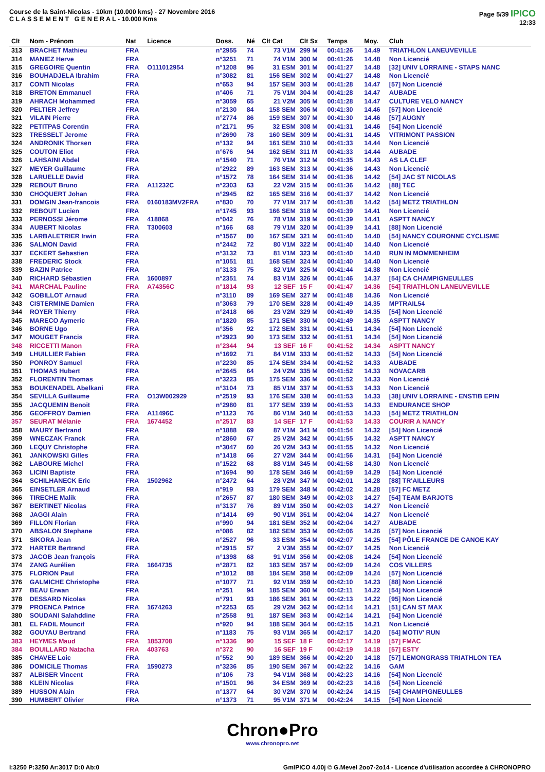Course de la Saint-Nicolas - 10km (10.000 kms) - 27 Novembre 2016
C L A S S E M E N T G E N E R A L - 10.000 Kms
Page 5/39 IPICO
12:33
| Clt | Nom - Prénom | Nat | Licence | Doss. | Né | Clt Cat | Clt Sx | Temps | Moy. | Club |
| --- | --- | --- | --- | --- | --- | --- | --- | --- | --- | --- |
| 313 | BRACHET Mathieu | FRA | | n°2955 | 74 | 73 V1M | 299 M | 00:41:26 | 14.49 | TRIATHLON LANEUVEVILLE |
| 314 | MANIEZ Herve | FRA | | n°3251 | 71 | 74 V1M | 300 M | 00:41:26 | 14.48 | Non Licencié |
| 315 | GREGOIRE Quentin | FRA | O111012954 | n°1208 | 96 | 31 ESM | 301 M | 00:41:27 | 14.48 | [32] UNIV LORRAINE - STAPS NANC |
| 316 | BOUHADJELA Ibrahim | FRA | | n°3082 | 81 | 156 SEM | 302 M | 00:41:27 | 14.48 | Non Licencié |
| 317 | CONTI Nicolas | FRA | | n°653 | 94 | 157 SEM | 303 M | 00:41:28 | 14.47 | [57] Non Licencié |
| 318 | BRETON Emmanuel | FRA | | n°406 | 71 | 75 V1M | 304 M | 00:41:28 | 14.47 | AUBADE |
| 319 | AHRACH Mohammed | FRA | | n°3059 | 65 | 21 V2M | 305 M | 00:41:28 | 14.47 | CULTURE VELO NANCY |
| 320 | PELTIER Jeffrey | FRA | | n°2130 | 84 | 158 SEM | 306 M | 00:41:30 | 14.46 | [57] Non Licencié |
| 321 | VILAIN Pierre | FRA | | n°2774 | 86 | 159 SEM | 307 M | 00:41:30 | 14.46 | [57] AUGNY |
| 322 | PETITPAS Corentin | FRA | | n°2171 | 95 | 32 ESM | 308 M | 00:41:31 | 14.46 | [54] Non Licencié |
| 323 | TRESSELT Jerome | FRA | | n°2690 | 78 | 160 SEM | 309 M | 00:41:31 | 14.45 | VITRIMONT PASSION |
| 324 | ANDRONIK Thorsen | FRA | | n°132 | 94 | 161 SEM | 310 M | 00:41:33 | 14.44 | Non Licencié |
| 325 | COUTON Eliot | FRA | | n°676 | 94 | 162 SEM | 311 M | 00:41:33 | 14.44 | AUBADE |
| 326 | LAHSAINI Abdel | FRA | | n°1540 | 71 | 76 V1M | 312 M | 00:41:35 | 14.43 | AS LA CLEF |
| 327 | MEYER Guillaume | FRA | | n°2922 | 89 | 163 SEM | 313 M | 00:41:36 | 14.43 | Non Licencié |
| 328 | LARUELLE David | FRA | | n°1572 | 78 | 164 SEM | 314 M | 00:41:36 | 14.42 | [54] JAC ST NICOLAS |
| 329 | REBOUT Bruno | FRA | A11232C | n°2303 | 63 | 22 V2M | 315 M | 00:41:36 | 14.42 | [88] TEC |
| 330 | CHOQUERT Johan | FRA | | n°2945 | 82 | 165 SEM | 316 M | 00:41:37 | 14.42 | Non Licencié |
| 331 | DOMGIN Jean-francois | FRA | 0160183MV2FRA | n°830 | 70 | 77 V1M | 317 M | 00:41:38 | 14.42 | [54] METZ TRIATHLON |
| 332 | REBOUT Lucien | FRA | | n°1745 | 93 | 166 SEM | 318 M | 00:41:39 | 14.41 | Non Licencié |
| 333 | PERNOSSI Jérome | FRA | 418868 | n°042 | 76 | 78 V1M | 319 M | 00:41:39 | 14.41 | ASPTT NANCY |
| 334 | AUBERT Nicolas | FRA | T300603 | n°166 | 68 | 79 V1M | 320 M | 00:41:39 | 14.41 | [88] Non Licencié |
| 335 | LARBALETRIER Irwin | FRA | | n°1567 | 80 | 167 SEM | 321 M | 00:41:40 | 14.40 | [54] NANCY COURONNE CYCLISME |
| 336 | SALMON David | FRA | | n°2442 | 72 | 80 V1M | 322 M | 00:41:40 | 14.40 | Non Licencié |
| 337 | ECKERT Sebastien | FRA | | n°3132 | 73 | 81 V1M | 323 M | 00:41:40 | 14.40 | RUN IN MOMMENHEIM |
| 338 | FREDERIC Stock | FRA | | n°1051 | 81 | 168 SEM | 324 M | 00:41:40 | 14.40 | Non Licencié |
| 339 | BAZIN Patrice | FRA | | n°3133 | 75 | 82 V1M | 325 M | 00:41:44 | 14.38 | Non Licencié |
| 340 | RICHARD Sébastien | FRA | 1600897 | n°2351 | 74 | 83 V1M | 326 M | 00:41:46 | 14.37 | [54] CA CHAMPIGNEULLES |
| 341 | MARCHAL Pauline | FRA | A74356C | n°1814 | 93 | 12 SEF | 15 F | 00:41:47 | 14.36 | [54] TRIATHLON LANEUVEVILLE |
| 342 | GOBILLOT Arnaud | FRA | | n°3110 | 89 | 169 SEM | 327 M | 00:41:48 | 14.36 | Non Licencié |
| 343 | CISTERMINE Damien | FRA | | n°3063 | 79 | 170 SEM | 328 M | 00:41:49 | 14.35 | MPTRAIL54 |
| 344 | ROYER Thierry | FRA | | n°2418 | 66 | 23 V2M | 329 M | 00:41:49 | 14.35 | [54] Non Licencié |
| 345 | MARECO Aymeric | FRA | | n°1820 | 85 | 171 SEM | 330 M | 00:41:49 | 14.35 | ASPTT NANCY |
| 346 | BORNE Ugo | FRA | | n°356 | 92 | 172 SEM | 331 M | 00:41:51 | 14.34 | [54] Non Licencié |
| 347 | MOUGET Francis | FRA | | n°2923 | 90 | 173 SEM | 332 M | 00:41:51 | 14.34 | [54] Non Licencié |
| 348 | RICCETTI Manon | FRA | | n°2344 | 94 | 13 SEF | 16 F | 00:41:52 | 14.34 | ASPTT NANCY |
| 349 | LHUILLIER Fabien | FRA | | n°1692 | 71 | 84 V1M | 333 M | 00:41:52 | 14.33 | [54] Non Licencié |
| 350 | PONROY Samuel | FRA | | n°2230 | 85 | 174 SEM | 334 M | 00:41:52 | 14.33 | AUBADE |
| 351 | THOMAS Hubert | FRA | | n°2645 | 64 | 24 V2M | 335 M | 00:41:52 | 14.33 | NOVACARB |
| 352 | FLORENTIN Thomas | FRA | | n°3223 | 85 | 175 SEM | 336 M | 00:41:52 | 14.33 | Non Licencié |
| 353 | BOUKENADEL Abelkani | FRA | | n°3104 | 73 | 85 V1M | 337 M | 00:41:53 | 14.33 | Non Licencié |
| 354 | SEVILLA Guillaume | FRA | O13W002929 | n°2519 | 93 | 176 SEM | 338 M | 00:41:53 | 14.33 | [38] UNIV LORRAINE - ENSTIB EPIN |
| 355 | JACQUEMIN Benoit | FRA | | n°2980 | 81 | 177 SEM | 339 M | 00:41:53 | 14.33 | ENDURANCE SHOP |
| 356 | GEOFFROY Damien | FRA | A11496C | n°1123 | 76 | 86 V1M | 340 M | 00:41:53 | 14.33 | [54] METZ TRIATHLON |
| 357 | SEURAT Mélanie | FRA | 1674452 | n°2517 | 83 | 14 SEF | 17 F | 00:41:53 | 14.33 | COURIR A NANCY |
| 358 | MAURY Bertrand | FRA | | n°1888 | 69 | 87 V1M | 341 M | 00:41:54 | 14.32 | [54] Non Licencié |
| 359 | WNECZAK Franck | FRA | | n°2860 | 67 | 25 V2M | 342 M | 00:41:55 | 14.32 | ASPTT NANCY |
| 360 | LEQUY Christophe | FRA | | n°3047 | 60 | 26 V2M | 343 M | 00:41:55 | 14.32 | Non Licencié |
| 361 | JANKOWSKI Gilles | FRA | | n°1418 | 66 | 27 V2M | 344 M | 00:41:56 | 14.31 | [54] Non Licencié |
| 362 | LABOURE Michel | FRA | | n°1522 | 68 | 88 V1M | 345 M | 00:41:58 | 14.30 | Non Licencié |
| 363 | LICINI Baptiste | FRA | | n°1694 | 90 | 178 SEM | 346 M | 00:41:59 | 14.29 | [54] Non Licencié |
| 364 | SCHILHANECK Eric | FRA | 1502962 | n°2472 | 64 | 28 V2M | 347 M | 00:42:01 | 14.28 | [88] TR'AILLEURS |
| 365 | EINSETLER Arnaud | FRA | | n°919 | 93 | 179 SEM | 348 M | 00:42:02 | 14.28 | [57] FC METZ |
| 366 | TIRECHE Malik | FRA | | n°2657 | 87 | 180 SEM | 349 M | 00:42:03 | 14.27 | [54] TEAM BARJOTS |
| 367 | BERTINET Nicolas | FRA | | n°3137 | 76 | 89 V1M | 350 M | 00:42:03 | 14.27 | Non Licencié |
| 368 | JAGGI Alain | FRA | | n°1414 | 69 | 90 V1M | 351 M | 00:42:04 | 14.27 | Non Licencié |
| 369 | FILLON Florian | FRA | | n°990 | 94 | 181 SEM | 352 M | 00:42:04 | 14.27 | AUBADE |
| 370 | ABSALON Stephane | FRA | | n°086 | 82 | 182 SEM | 353 M | 00:42:06 | 14.26 | [57] Non Licencié |
| 371 | SIKORA Jean | FRA | | n°2527 | 96 | 33 ESM | 354 M | 00:42:07 | 14.25 | [54] PÔLE FRANCE DE CANOE KAY |
| 372 | HARTER Bertrand | FRA | | n°2915 | 57 | 2 V3M | 355 M | 00:42:07 | 14.25 | Non Licencié |
| 373 | JACOB Jean françois | FRA | | n°1398 | 68 | 91 V1M | 356 M | 00:42:08 | 14.24 | [54] Non Licencié |
| 374 | ZANG Aurélien | FRA | 1664735 | n°2871 | 82 | 183 SEM | 357 M | 00:42:09 | 14.24 | COS VILLERS |
| 375 | FLORION Paul | FRA | | n°1012 | 88 | 184 SEM | 358 M | 00:42:09 | 14.24 | [57] Non Licencié |
| 376 | GALMICHE Christophe | FRA | | n°1077 | 71 | 92 V1M | 359 M | 00:42:10 | 14.23 | [88] Non Licencié |
| 377 | BEAU Erwan | FRA | | n°251 | 94 | 185 SEM | 360 M | 00:42:11 | 14.22 | [54] Non Licencié |
| 378 | DESSARD Nicolas | FRA | | n°791 | 93 | 186 SEM | 361 M | 00:42:13 | 14.22 | [95] Non Licencié |
| 379 | PROENCA Patrice | FRA | 1674263 | n°2253 | 65 | 29 V2M | 362 M | 00:42:14 | 14.21 | [51] CAN ST MAX |
| 380 | SOUDANI Salahddine | FRA | | n°2558 | 91 | 187 SEM | 363 M | 00:42:14 | 14.21 | [54] Non Licencié |
| 381 | EL FADIL Mouncif | FRA | | n°920 | 94 | 188 SEM | 364 M | 00:42:15 | 14.21 | Non Licencié |
| 382 | GOUYAU Bertrand | FRA | | n°1183 | 75 | 93 V1M | 365 M | 00:42:17 | 14.20 | [54] MOTIV' RUN |
| 383 | HEYMES Maud | FRA | 1853708 | n°1336 | 90 | 15 SEF | 18 F | 00:42:17 | 14.19 | [57] FMAC |
| 384 | BOUILLARD Natacha | FRA | 403763 | n°372 | 90 | 16 SEF | 19 F | 00:42:19 | 14.18 | [57] ESTY |
| 385 | CHAVEE Loic | FRA | | n°552 | 90 | 189 SEM | 366 M | 00:42:20 | 14.18 | [57] LEMONGRASS TRIATHLON TEA |
| 386 | DOMICILE Thomas | FRA | 1590273 | n°3236 | 85 | 190 SEM | 367 M | 00:42:22 | 14.16 | GAM |
| 387 | ALBISER Vincent | FRA | | n°106 | 73 | 94 V1M | 368 M | 00:42:23 | 14.16 | [54] Non Licencié |
| 388 | KLEIN Nicolas | FRA | | n°1501 | 96 | 34 ESM | 369 M | 00:42:23 | 14.16 | [54] Non Licencié |
| 389 | HUSSON Alain | FRA | | n°1377 | 64 | 30 V2M | 370 M | 00:42:24 | 14.15 | [54] CHAMPIGNEULLES |
| 390 | HUMBERT Olivier | FRA | | n°1373 | 71 | 95 V1M | 371 M | 00:42:24 | 14.15 | [54] Non Licencié |
Chron●Pro
www.chronopro.net
I:3250 P:3250 Ar:3017 D:0 Ab:0 GmIPICO 4.00j © G.Mevel 2oo7-2o14 - Licence d'utilisation accordée à CHRONOPRO